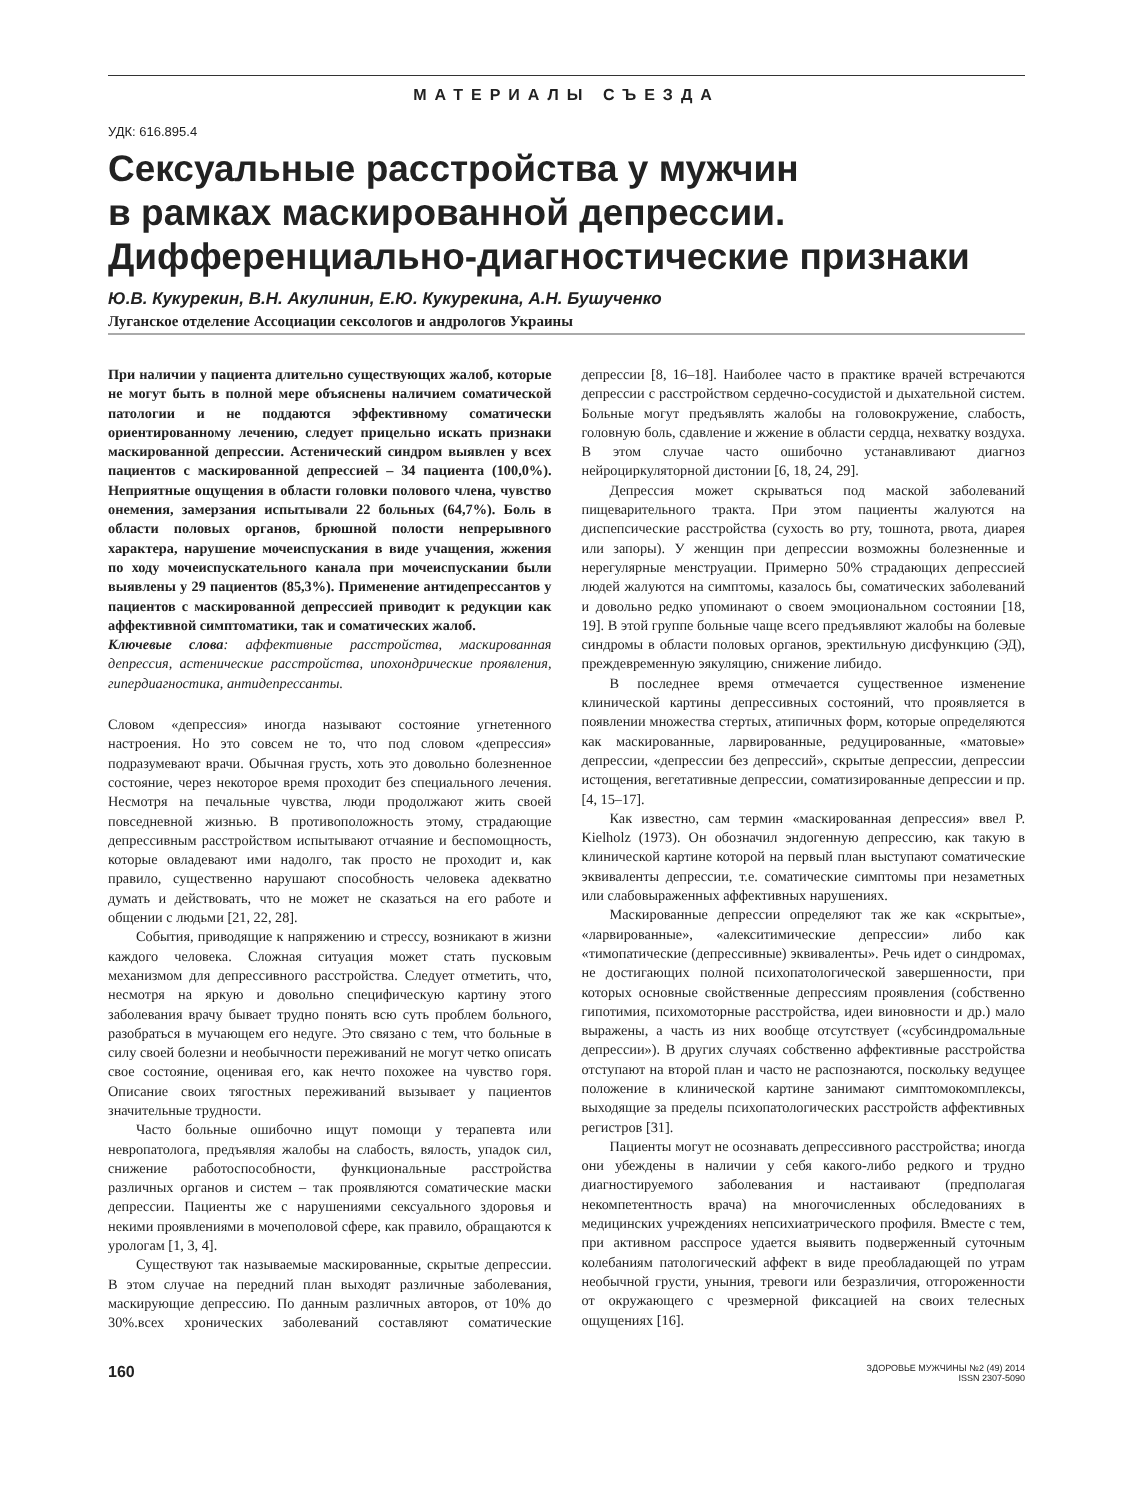МАТЕРИАЛЫ СЪЕЗДА
УДК: 616.895.4
Сексуальные расстройства у мужчин
в рамках маскированной депрессии.
Дифференциально-диагностические признаки
Ю.В. Кукурекин, В.Н. Акулинин, Е.Ю. Кукурекина, А.Н. Бушученко
Луганское отделение Ассоциации сексологов и андрологов Украины
При наличии у пациента длительно существующих жалоб, которые не могут быть в полной мере объяснены наличием соматической патологии и не поддаются эффективному соматически ориентированному лечению, следует прицельно искать признаки маскированной депрессии. Астенический синдром выявлен у всех пациентов с маскированной депрессией – 34 пациента (100,0%). Неприятные ощущения в области головки полового члена, чувство онемения, замерзания испытывали 22 больных (64,7%). Боль в области половых органов, брюшной полости непрерывного характера, нарушение мочеиспускания в виде учащения, жжения по ходу мочеиспускательного канала при мочеиспускании были выявлены у 29 пациентов (85,3%). Применение антидепрессантов у пациентов с маскированной депрессией приводит к редукции как аффективной симптоматики, так и соматических жалоб.
Ключевые слова: аффективные расстройства, маскированная депрессия, астенические расстройства, ипохондрические проявления, гипердиагностика, антидепрессанты.
Словом «депрессия» иногда называют состояние угнетенного настроения. Но это совсем не то, что под словом «депрессия» подразумевают врачи. Обычная грусть, хоть это довольно болезненное состояние, через некоторое время проходит без специального лечения. Несмотря на печальные чувства, люди продолжают жить своей повседневной жизнью. В противоположность этому, страдающие депрессивным расстройством испытывают отчаяние и беспомощность, которые овладевают ими надолго, так просто не проходит и, как правило, существенно нарушают способность человека адекватно думать и действовать, что не может не сказаться на его работе и общении с людьми [21, 22, 28].
События, приводящие к напряжению и стрессу, возникают в жизни каждого человека. Сложная ситуация может стать пусковым механизмом для депрессивного расстройства. Следует отметить, что, несмотря на яркую и довольно специфическую картину этого заболевания врачу бывает трудно понять всю суть проблем больного, разобраться в мучающем его недуге. Это связано с тем, что больные в силу своей болезни и необычности переживаний не могут четко описать свое состояние, оценивая его, как нечто похожее на чувство горя. Описание своих тягостных переживаний вызывает у пациентов значительные трудности.
Часто больные ошибочно ищут помощи у терапевта или невропатолога, предъявляя жалобы на слабость, вялость, упадок сил, снижение работоспособности, функциональные расстройства различных органов и систем – так проявляются соматические маски депрессии. Пациенты же с нарушениями сексуального здоровья и некими проявлениями в мочеполовой сфере, как правило, обращаются к урологам [1, 3, 4].
Существуют так называемые маскированные, скрытые депрессии. В этом случае на передний план выходят различные заболевания, маскирующие депрессию. По данным различных авторов, от 10% до 30%.всех хронических заболеваний составляют соматические депрессии [8, 16–18]. Наиболее часто в практике врачей встречаются депрессии с расстройством сердечно-сосудистой и дыхательной систем. Больные могут предъявлять жалобы на головокружение, слабость, головную боль, сдавление и жжение в области сердца, нехватку воздуха. В этом случае часто ошибочно устанавливают диагноз нейроциркуляторной дистонии [6, 18, 24, 29].
Депрессия может скрываться под маской заболеваний пищеварительного тракта. При этом пациенты жалуются на диспепсические расстройства (сухость во рту, тошнота, рвота, диарея или запоры). У женщин при депрессии возможны болезненные и нерегулярные менструации. Примерно 50% страдающих депрессией людей жалуются на симптомы, казалось бы, соматических заболеваний и довольно редко упоминают о своем эмоциональном состоянии [18, 19]. В этой группе больные чаще всего предъявляют жалобы на болевые синдромы в области половых органов, эректильную дисфункцию (ЭД), преждевременную эякуляцию, снижение либидо.
В последнее время отмечается существенное изменение клинической картины депрессивных состояний, что проявляется в появлении множества стертых, атипичных форм, которые определяются как маскированные, ларвированные, редуцированные, «матовые» депрессии, «депрессии без депрессий», скрытые депрессии, депрессии истощения, вегетативные депрессии, соматизированные депрессии и пр. [4, 15–17].
Как известно, сам термин «маскированная депрессия» ввел P. Kielholz (1973). Он обозначил эндогенную депрессию, как такую в клинической картине которой на первый план выступают соматические эквиваленты депрессии, т.е. соматические симптомы при незаметных или слабовыраженных аффективных нарушениях.
Маскированные депрессии определяют так же как «скрытые», «ларвированные», «алекситимические депрессии» либо как «тимопатические (депрессивные) эквиваленты». Речь идет о синдромах, не достигающих полной психопатологической завершенности, при которых основные свойственные депрессиям проявления (собственно гипотимия, психомоторные расстройства, идеи виновности и др.) мало выражены, а часть из них вообще отсутствует («субсиндромальные депрессии»). В других случаях собственно аффективные расстройства отступают на второй план и часто не распознаются, поскольку ведущее положение в клинической картине занимают симптомокомплексы, выходящие за пределы психопатологических расстройств аффективных регистров [31].
Пациенты могут не осознавать депрессивного расстройства; иногда они убеждены в наличии у себя какого-либо редкого и трудно диагностируемого заболевания и настаивают (предполагая некомпетентность врача) на многочисленных обследованиях в медицинских учреждениях непсихиатрического профиля. Вместе с тем, при активном расспросе удается выявить подверженный суточным колебаниям патологический аффект в виде преобладающей по утрам необычной грусти, уныния, тревоги или безразличия, отгороженности от окружающего с чрезмерной фиксацией на своих телесных ощущениях [16].
160
ЗДОРОВЬЕ МУЖЧИНЫ №2 (49) 2014
ISSN 2307-5090